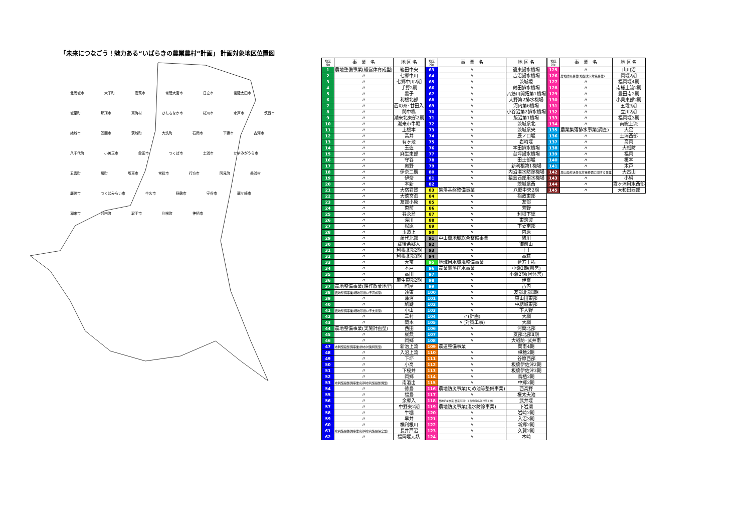「未来につなごう！魅力ある“いばらきの農業農村”計画」 計画対象地区位置図
北茨城市 大子町 高萩市 常陸大宮市 日立市 常陸太田市 城里町 那珂市 東海村 ひたちなか市 桜川市 水戸市 筑西市 結城市 笠間市 茨城町 大洗町 石岡市 下妻市 古河市 八千代町 小美玉市 鉾田市 つくば市 土浦市 かすみがうら市 五霞町 境町 坂東市 常総市 行方市 阿見町 美浦村 鹿嶋市 つくばみらい市 牛久市 稲敷市 守谷市 龍ケ崎市 潮来市 河内町 取手市 利根町 神栖市
| 地区 No | 事 業 名 | 地 区 名 |
| --- | --- | --- |
| 1 | 農地整備事業(経営体育成型) | 箱田中央 |
| 2 | 〃 | 七郷中川 |
| 3 | 〃 | 七郷中川2期 |
| 4 | 〃 | 手野2期 |
| 5 | 〃 | 黒子 |
| 6 | 〃 | 利根北部 |
| 7 | 〃 | 西の州･甘田入 |
| 8 | 〃 | 間中橋 |
| 9 | 〃 | 潮来北東部2期 |
| 10 | 〃 | 潮来市牛堀 |
| 11 | 〃 | 上根本 |
| 12 | 〃 | 高井 |
| 13 | 〃 | 有ヶ池 |
| 14 | 〃 | 玉造 |
| 15 | 〃 | 麻生東部 |
| 16 | 〃 | 守谷 |
| 17 | 〃 | 奥野 |
| 18 | 〃 | 伊奈二期 |
| 19 | 〃 | 伊奈 |
| 20 | 〃 | 本新 |
| 21 | 〃 | 大宿君賀 |
| 22 | 〃 | 大徳宮渕 |
| 23 | 〃 | 友部小原 |
| 24 | 〃 | 東前 |
| 25 | 〃 | 谷永島 |
| 26 | 〃 | 滝川 |
| 27 | 〃 | 松原 |
| 28 | 〃 | 玉造上 |
| 29 | 〃 | 藤代北部 |
| 30 | 〃 | 蔵後余郷入 |
| 31 | 〃 | 利根北部2期 |
| 32 | 〃 | 利根北部3期 |
| 33 | 〃 | 大宝 |
| 34 | 〃 | 本戸 |
| 35 | 〃 | 高田 |
| 36 | 〃 | 麻生東部2期 |
| 37 | 農地整備事業(耕作放棄地型) | 町屋 |
| 38 | 農地整備事業(畑地帯担い手育成型) | 遠東 |
| 39 | 〃 | 蓮沼 |
| 40 | 〃 | 駒跿 |
| 41 | 農地整備事業(畑地帯担い手支援型) | 小山 |
| 42 | 〃 | 三村 |
| 43 | 〃 | 関本 |
| 44 | 農地整備事業(実施計画型) | 西田 |
| 45 | 〃 | 梶無 |
| 46 | 〃 | 岡郷 |
| 47 | 水利施設整備事業(排水対策特別型) | 新治上流 |
| 48 | 〃 | 入沼上流 |
| 49 | 〃 | 下圷 |
| 50 | 〃 | 小高 |
| 51 | 〃 | 下桜井 |
| 52 | 〃 | 岡郷 |
| 53 | 水利施設整備事業(基幹水利施設整備型) | 南酒出 |
| 54 | 〃 | 徳島 |
| 55 | 〃 | 福島 |
| 56 | 〃 | 余郷入 |
| 57 | 〃 | 中野東2期 |
| 58 | 〃 | 牛堀 |
| 59 | 〃 | 早井 |
| 60 | 〃 | 横利根川 |
| 61 | 水利施設整備事業(基幹水利施設保全型) | 長井戸沼 |
| 62 | 〃 | 福岡堰元圦 |
| 地区 No | 事 業 名 | 地 区 名 |
| --- | --- | --- |
| 63 | 〃 | 遠東揚水機場 |
| 64 | 〃 | 吉沼揚水機場 |
| 65 | 〃 | 茨城境 |
| 66 | 〃 | 鶴田排水機場 |
| 67 | 〃 | 八筋川開拓第1機場 |
| 68 | 〃 | 大野第2排水機場 |
| 69 | 〃 | 河内第6機場 |
| 70 | 〃 | 小谷沼第2排水機場 |
| 71 | 〃 | 飯沼第1機場 |
| 72 | 〃 | 茨城県北 |
| 73 | 〃 | 茨城県央 |
| 74 | 〃 | 辰ノ口堰 |
| 75 | 〃 | 岩崎堰 |
| 76 | 〃 | 本田排水機場 |
| 77 | 〃 | 台坪揚水機場 |
| 78 | 〃 | 田土部堰 |
| 79 | 〃 | 新利根第1機場 |
| 80 | 〃 | 内沼湛水防除機場 |
| 81 | 〃 | 猿島西部用水機場 |
| 82 | 〃 | 茨城県西 |
| 83 | 集落基盤整備事業 | 八郷中央2期 |
| 84 | 〃 | 稲敷東部 |
| 85 | 〃 | 友部 |
| 86 | 〃 | 芳野 |
| 87 | 〃 | 利根下総 |
| 88 | 〃 | 東筑波 |
| 89 | 〃 | 下妻南部 |
| 90 | 〃 | 内原 |
| 91 | 中山間地域総合整備事業 | 緒川 |
| 92 | 〃 | 御前山 |
| 93 | 〃 | 十王 |
| 94 | 〃 | 高萩 |
| 95 | 地域用水環境整備事業 | 延方干拓 |
| 96 | 農業集落排水事業 | 小瀬2期(県営) |
| 97 | 〃 | 小瀬2期(団体営) |
| 98 | 〃 | 伊奈 |
| 99 | 〃 | 古内 |
| 100 | 〃 | 友部北部Ⅰ期 |
| 101 | 〃 | 東山田東部 |
| 102 | 〃 | 中結城東部 |
| 103 | 〃 | 下入野 |
| 104 | 〃(計画) | 大綱 |
| 105 | 〃(対策工事) | 大綱 |
| 106 | 〃 | 河間北部 |
| 107 | 〃 | 友部北部Ⅱ期 |
| 108 | 〃 | 大戦防･武井南 |
| 109 | 農道整備事業 | 関南4期 |
| 110 | 〃 | 樺穂2期 |
| 111 | 〃 | 谷原西部 |
| 112 | 〃 | 板橋伊佐津2期 |
| 113 | 〃 | 板橋伊佐津3期 |
| 114 | 〃 | 鳥栖2期 |
| 115 | 〃 | 中郷2期 |
| 116 | 農地防災事業(ため池等整備事業) | 西高野 |
| 117 | 〃 | 権太夫池 |
| 118 | 農地防災事業(農業用河川工作物等応急対策工事) | 武井堰 |
| 119 | 農地防災事業(湛水防除事業) | 下岩瀬 |
| 120 | 〃 | 岩崎2期 |
| 121 | 〃 | 入沼3期 |
| 122 | 〃 | 新郷2期 |
| 123 | 〃 | 久賀2期 |
| 124 | 〃 | 木崎 |
| 地区 No | 事 業 名 | 地 区 名 |
| --- | --- | --- |
| 125 | 〃 | 山川沼 |
| 126 | 農地防災事業(地盤沈下対策事業) | 岡堰2期 |
| 127 | 〃 | 福岡堰4期 |
| 128 | 〃 | 南総上流2期 |
| 129 | 〃 | 豊田南2期 |
| 130 | 〃 | 小貝東部2期 |
| 131 | 〃 | 五霞3期 |
| 132 | 〃 | 立川2期 |
| 133 | 〃 | 福岡堰3期 |
| 134 | 〃 | 南総上流 |
| 135 | 農業集落排水事業(調査) | 大足 |
| 136 | 〃 | 土浦西部 |
| 137 | 〃 | 高岡 |
| 138 | 〃 | 大戦防 |
| 139 | 〃 | 福岡 |
| 140 | 〃 | 榎本 |
| 141 | 〃 | 木戸 |
| 142 | 農山漁村活性化対策整備に関する事業 | 大古山 |
| 143 | 〃 | 小絹 |
| 144 | 〃 | 霞ヶ浦用水西部 |
| 145 | 〃 | 大和田西部 |